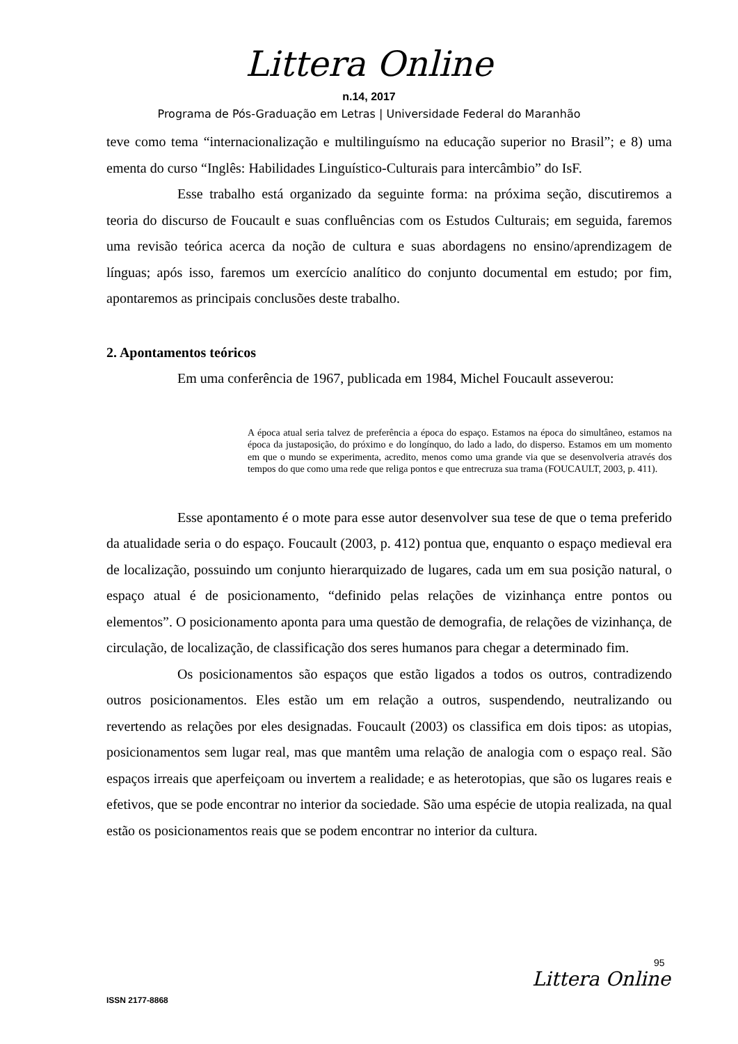Littera Online
n.14, 2017
Programa de Pós-Graduação em Letras | Universidade Federal do Maranhão
teve como tema “internacionalização e multilinguísmo na educação superior no Brasil”; e 8) uma ementa do curso “Inglês: Habilidades Linguístico-Culturais para intercâmbio” do IsF.
Esse trabalho está organizado da seguinte forma: na próxima seção, discutiremos a teoria do discurso de Foucault e suas confluências com os Estudos Culturais; em seguida, faremos uma revisão teórica acerca da noção de cultura e suas abordagens no ensino/aprendizagem de línguas; após isso, faremos um exercício analítico do conjunto documental em estudo; por fim, apontaremos as principais conclusões deste trabalho.
2. Apontamentos teóricos
Em uma conferência de 1967, publicada em 1984, Michel Foucault asseverou:
A época atual seria talvez de preferência a época do espaço. Estamos na época do simultâneo, estamos na época da justaposição, do próximo e do longínquo, do lado a lado, do disperso. Estamos em um momento em que o mundo se experimenta, acredito, menos como uma grande via que se desenvolveria através dos tempos do que como uma rede que religa pontos e que entrecruza sua trama (FOUCAULT, 2003, p. 411).
Esse apontamento é o mote para esse autor desenvolver sua tese de que o tema preferido da atualidade seria o do espaço. Foucault (2003, p. 412) pontua que, enquanto o espaço medieval era de localização, possuindo um conjunto hierarquizado de lugares, cada um em sua posição natural, o espaço atual é de posicionamento, “definido pelas relações de vizinhança entre pontos ou elementos”. O posicionamento aponta para uma questão de demografia, de relações de vizinhança, de circulação, de localização, de classificação dos seres humanos para chegar a determinado fim.
Os posicionamentos são espaços que estão ligados a todos os outros, contradizendo outros posicionamentos. Eles estão um em relação a outros, suspendendo, neutralizando ou revertendo as relações por eles designadas. Foucault (2003) os classifica em dois tipos: as utopias, posicionamentos sem lugar real, mas que mantêm uma relação de analogia com o espaço real. São espaços irreais que aperfeiçoam ou invertem a realidade; e as heterotopias, que são os lugares reais e efetivos, que se pode encontrar no interior da sociedade. São uma espécie de utopia realizada, na qual estão os posicionamentos reais que se podem encontrar no interior da cultura.
95
Littera Online
ISSN 2177-8868